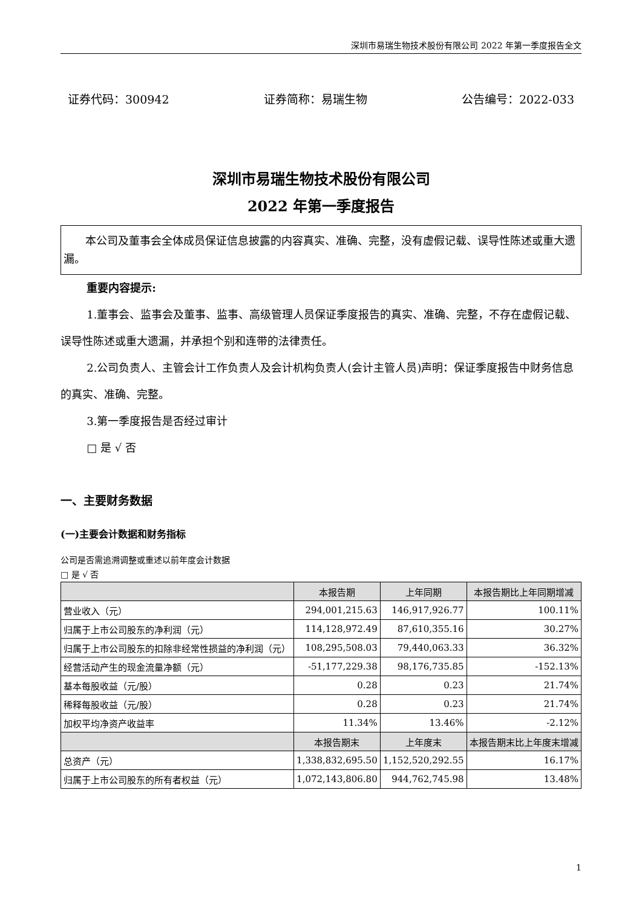深圳市易瑞生物技术股份有限公司 2022 年第一季度报告全文
证券代码：300942 证券简称：易瑞生物 公告编号：2022-033
深圳市易瑞生物技术股份有限公司
2022 年第一季度报告
本公司及董事会全体成员保证信息披露的内容真实、准确、完整，没有虚假记载、误导性陈述或重大遗漏。
重要内容提示:
1.董事会、监事会及董事、监事、高级管理人员保证季度报告的真实、准确、完整，不存在虚假记载、误导性陈述或重大遗漏，并承担个别和连带的法律责任。
2.公司负责人、主管会计工作负责人及会计机构负责人(会计主管人员)声明：保证季度报告中财务信息的真实、准确、完整。
3.第一季度报告是否经过审计
□ 是 √ 否
一、主要财务数据
(一)主要会计数据和财务指标
公司是否需追溯调整或重述以前年度会计数据
□ 是 √ 否
| | 本报告期 | 上年同期 | 本报告期比上年同期增减 |
| --- | --- | --- | --- |
| 营业收入（元） | 294,001,215.63 | 146,917,926.77 | 100.11% |
| 归属于上市公司股东的净利润（元） | 114,128,972.49 | 87,610,355.16 | 30.27% |
| 归属于上市公司股东的扣除非经常性损益的净利润（元） | 108,295,508.03 | 79,440,063.33 | 36.32% |
| 经营活动产生的现金流量净额（元） | -51,177,229.38 | 98,176,735.85 | -152.13% |
| 基本每股收益（元/股） | 0.28 | 0.23 | 21.74% |
| 稀释每股收益（元/股） | 0.28 | 0.23 | 21.74% |
| 加权平均净资产收益率 | 11.34% | 13.46% | -2.12% |
| | 本报告期末 | 上年度末 | 本报告期末比上年度末增减 |
| 总资产（元） | 1,338,832,695.50 | 1,152,520,292.55 | 16.17% |
| 归属于上市公司股东的所有者权益（元） | 1,072,143,806.80 | 944,762,745.98 | 13.48% |
1